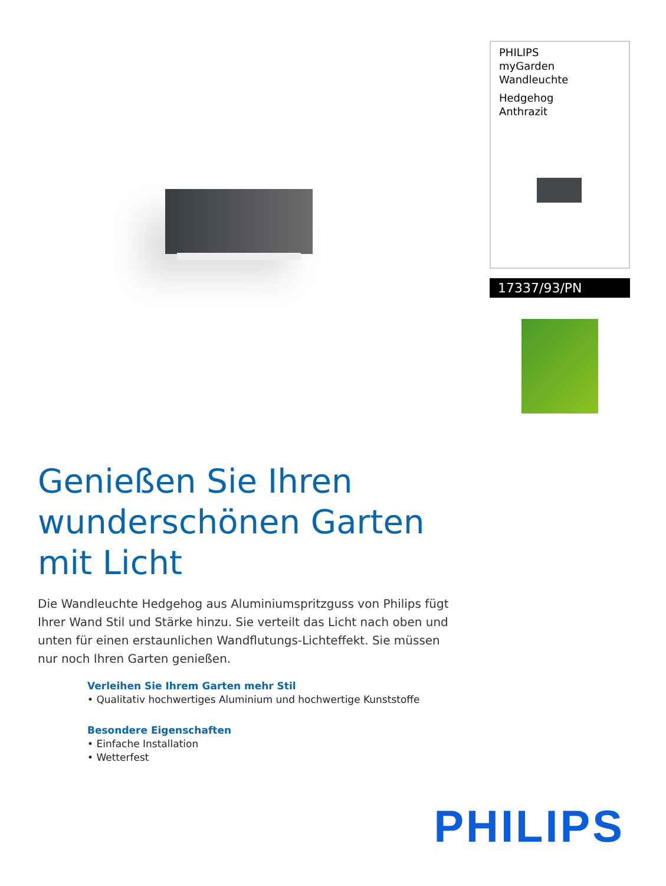PHILIPS
myGarden
Wandleuchte
Hedgehog
Anthrazit
17337/93/PN
Genießen Sie Ihren wunderschönen Garten mit Licht
Die Wandleuchte Hedgehog aus Aluminiumspritzguss von Philips fügt Ihrer Wand Stil und Stärke hinzu. Sie verteilt das Licht nach oben und unten für einen erstaunlichen Wandflutungs-Lichteffekt. Sie müssen nur noch Ihren Garten genießen.
Verleihen Sie Ihrem Garten mehr Stil
• Qualitativ hochwertiges Aluminium und hochwertige Kunststoffe
Besondere Eigenschaften
• Einfache Installation
• Wetterfest
PHILIPS